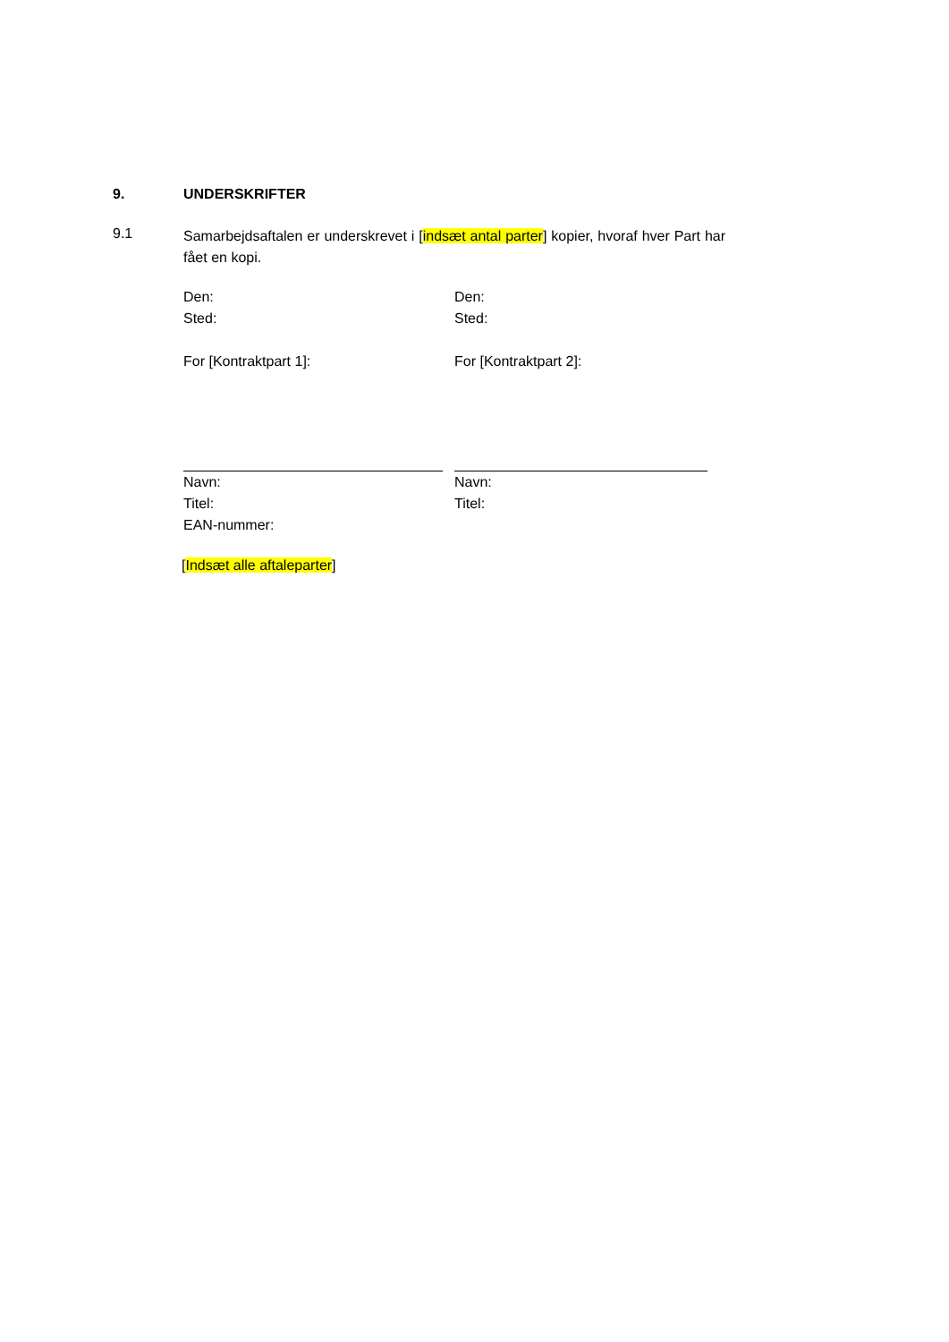9. UNDERSKRIFTER
9.1
Samarbejdsaftalen er underskrevet i [indsæt antal parter] kopier, hvoraf hver Part har fået en kopi.
Den:
Sted:
For [Kontraktpart 1]:
Navn:
Titel:
EAN-nummer:
Den:
Sted:
For [Kontraktpart 2]:
Navn:
Titel:
[Indsæt alle aftaleparter]